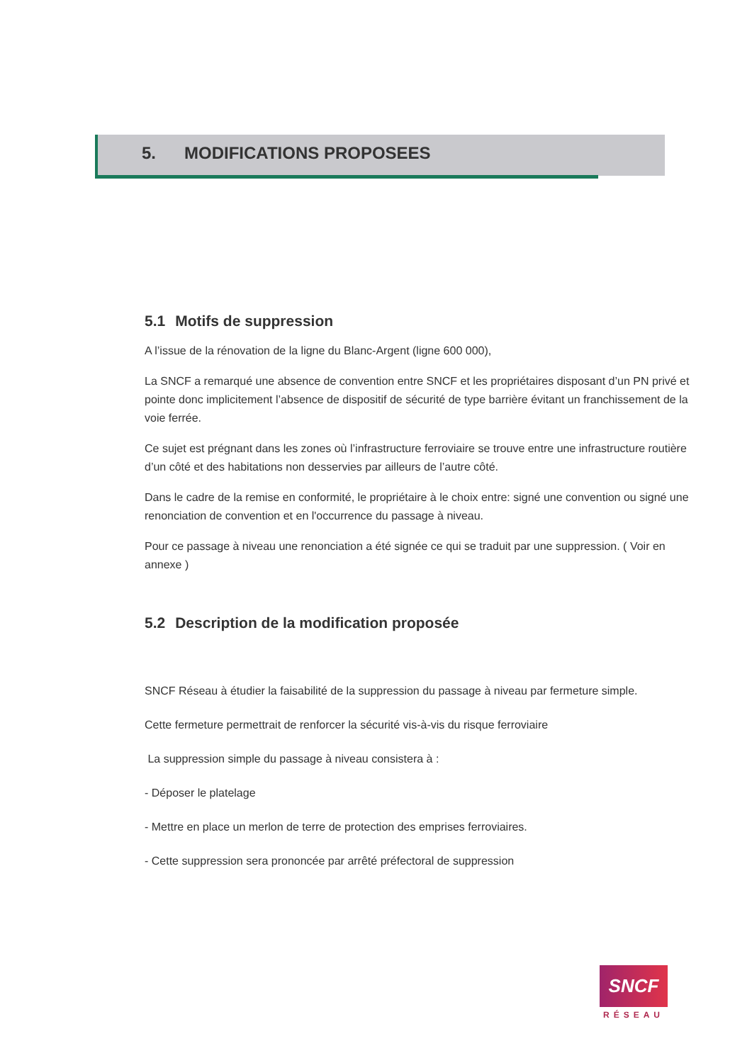5. MODIFICATIONS PROPOSEES
5.1 Motifs de suppression
A l’issue de la rénovation de la ligne du Blanc-Argent (ligne 600 000),
La SNCF a remarqué une absence de convention entre SNCF et les propriétaires disposant d’un PN privé et pointe donc implicitement l’absence de dispositif de sécurité de type barrière évitant un franchissement de la voie ferrée.
Ce sujet est prégnant dans les zones où l’infrastructure ferroviaire se trouve entre une infrastructure routière d’un côté et des habitations non desservies par ailleurs de l’autre côté.
Dans le cadre de la remise en conformité, le propriétaire à le choix entre: signé une convention ou signé une renonciation de convention et en l'occurrence du passage à niveau.
Pour ce passage à niveau une renonciation a été signée ce qui se traduit par une suppression. ( Voir en annexe )
5.2 Description de la modification proposée
SNCF Réseau à étudier la faisabilité de la suppression du passage à niveau par fermeture simple.
Cette fermeture permettrait de renforcer la sécurité vis-à-vis du risque ferroviaire
La suppression simple du passage à niveau consistera à :
- Déposer le platelage
- Mettre en place un merlon de terre de protection des emprises ferroviaires.
- Cette suppression sera prononcée par arrêté préfectoral de suppression
SNCF
RÉSEAU